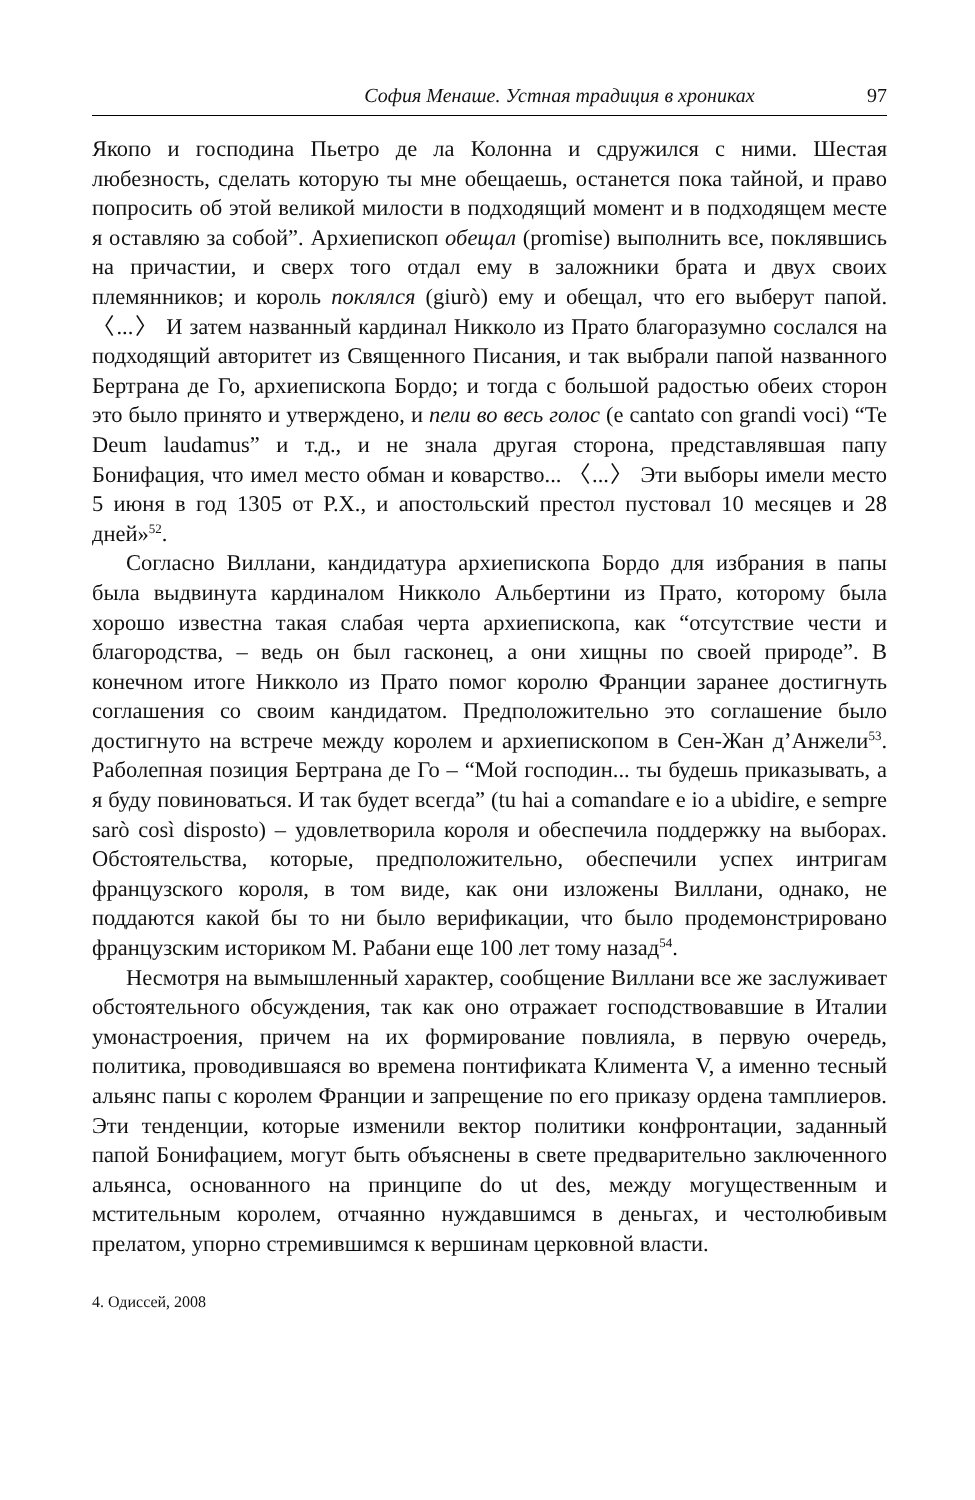София Менаше. Устная традиция в хрониках 97
Якопо и господина Пьетро де ла Колонна и сдружился с ними. Шестая любезность, сделать которую ты мне обещаешь, останется пока тайной, и право попросить об этой великой милости в подходящий момент и в подходящем месте я оставляю за собой”. Архиепископ обещал (promise) выполнить все, поклявшись на причастии, и сверх того отдал ему в заложники брата и двух своих племянников; и король поклялся (giurò) ему и обещал, что его выберут папой. 〈...〉 И затем названный кардинал Никколо из Прато благоразумно сослался на подходящий авторитет из Священного Писания, и так выбрали папой названного Бертрана де Го, архиепископа Бордо; и тогда с большой радостью обеих сторон это было принято и утверждено, и пели во весь голос (e cantato con grandi voci) “Te Deum laudamus” и т.д., и не знала другая сторона, представлявшая папу Бонифация, что имел место обман и коварство... 〈...〉 Эти выборы имели место 5 июня в год 1305 от Р.Х., и апостольский престол пустовал 10 месяцев и 28 дней»<sup>52</sup>.
Согласно Виллани, кандидатура архиепископа Бордо для избрания в папы была выдвинута кардиналом Никколо Альбертини из Прато, которому была хорошо известна такая слабая черта архиепископа, как “отсутствие чести и благородства, – ведь он был гасконец, а они хищны по своей природе”. В конечном итоге Никколо из Прато помог королю Франции заранее достигнуть соглашения со своим кандидатом. Предположительно это соглашение было достигнуто на встрече между королем и архиепископом в Сен-Жан д’Анжели<sup>53</sup>. Раболепная позиция Бертрана де Го – “Мой господин... ты будешь приказывать, а я буду повиноваться. И так будет всегда” (tu hai a comandare e io a ubidire, e sempre sarò così disposto) – удовлетворила короля и обеспечила поддержку на выборах. Обстоятельства, которые, предположительно, обеспечили успех интригам французского короля, в том виде, как они изложены Виллани, однако, не поддаются какой бы то ни было верификации, что было продемонстрировано французским историком М. Рабани еще 100 лет тому назад<sup>54</sup>.
Несмотря на вымышленный характер, сообщение Виллани все же заслуживает обстоятельного обсуждения, так как оно отражает господствовавшие в Италии умонастроения, причем на их формирование повлияла, в первую очередь, политика, проводившаяся во времена понтификата Климента V, а именно тесный альянс папы с королем Франции и запрещение по его приказу ордена тамплиеров. Эти тенденции, которые изменили вектор политики конфронтации, заданный папой Бонифацием, могут быть объяснены в свете предварительно заключенного альянса, основанного на принципе do ut des, между могущественным и мстительным королем, отчаянно нуждавшимся в деньгах, и честолюбивым прелатом, упорно стремившимся к вершинам церковной власти.
4. Одиссей, 2008